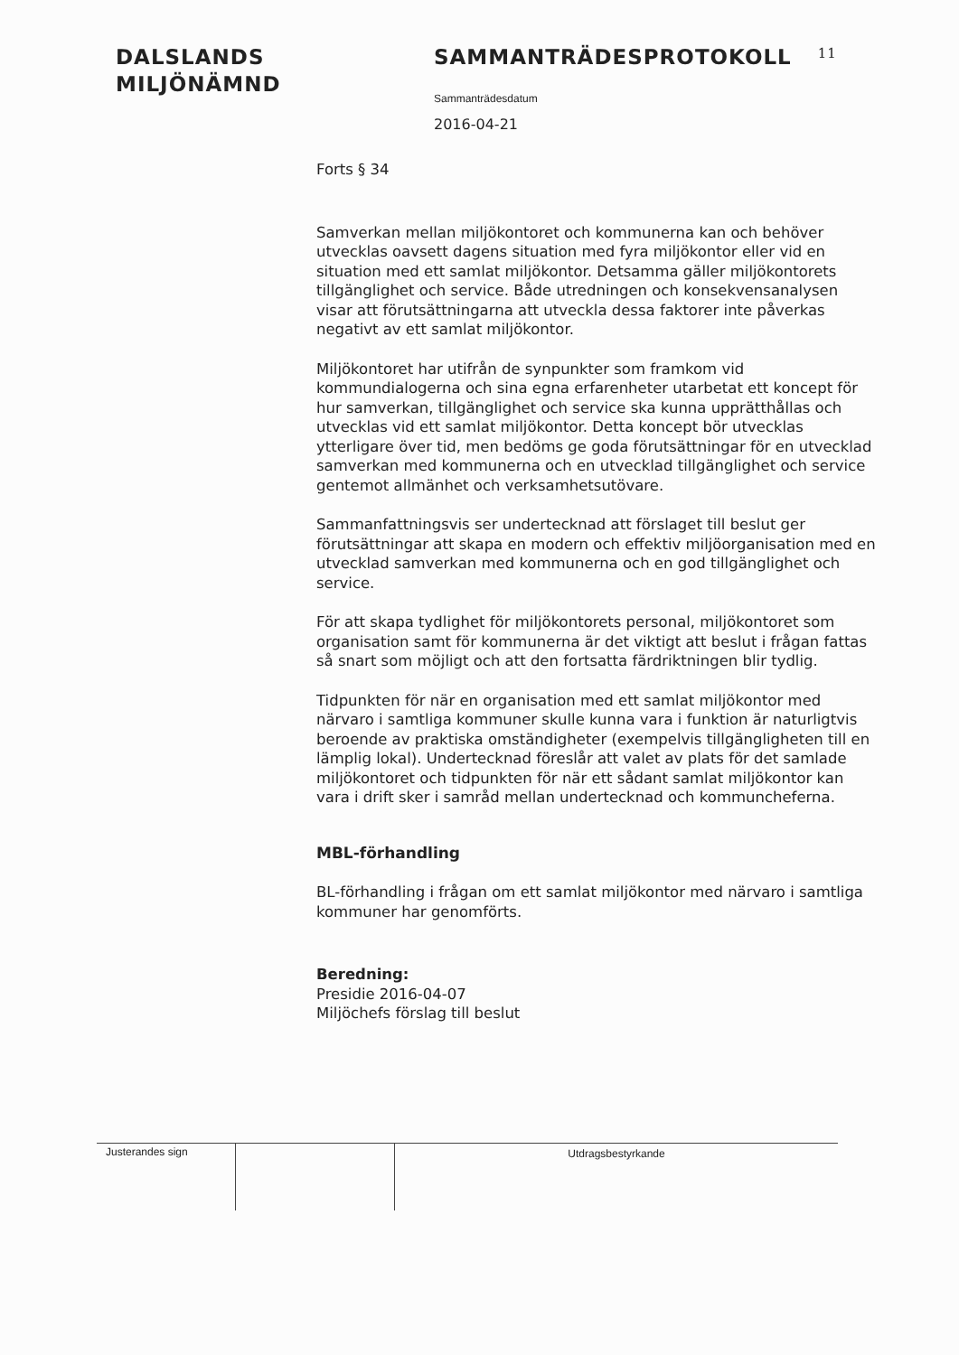DALSLANDS
MILJÖNÄMND
SAMMANTRÄDESPROTOKOLL 11
Sammanträdesdatum
2016-04-21
Forts § 34
Samverkan mellan miljökontoret och kommunerna kan och behöver utvecklas oavsett dagens situation med fyra miljökontor eller vid en situation med ett samlat miljökontor. Detsamma gäller miljökontorets tillgänglighet och service. Både utredningen och konsekvensanalysen visar att förutsättningarna att utveckla dessa faktorer inte påverkas negativt av ett samlat miljökontor.
Miljökontoret har utifrån de synpunkter som framkom vid kommundialogerna och sina egna erfarenheter utarbetat ett koncept för hur samverkan, tillgänglighet och service ska kunna upprätthållas och utvecklas vid ett samlat miljökontor. Detta koncept bör utvecklas ytterligare över tid, men bedöms ge goda förutsättningar för en utvecklad samverkan med kommunerna och en utvecklad tillgänglighet och service gentemot allmänhet och verksamhetsutövare.
Sammanfattningsvis ser undertecknad att förslaget till beslut ger förutsättningar att skapa en modern och effektiv miljöorganisation med en utvecklad samverkan med kommunerna och en god tillgänglighet och service.
För att skapa tydlighet för miljökontorets personal, miljökontoret som organisation samt för kommunerna är det viktigt att beslut i frågan fattas så snart som möjligt och att den fortsatta färdriktningen blir tydlig.
Tidpunkten för när en organisation med ett samlat miljökontor med närvaro i samtliga kommuner skulle kunna vara i funktion är naturligtvis beroende av praktiska omständigheter (exempelvis tillgängligheten till en lämplig lokal). Undertecknad föreslår att valet av plats för det samlade miljökontoret och tidpunkten för när ett sådant samlat miljökontor kan vara i drift sker i samråd mellan undertecknad och kommuncheferna.
MBL-förhandling
BL-förhandling i frågan om ett samlat miljökontor med närvaro i samtliga kommuner har genomförts.
Beredning:
Presidie 2016-04-07
Miljöchefs förslag till beslut
Justerandes sign
Utdragsbestyrkande